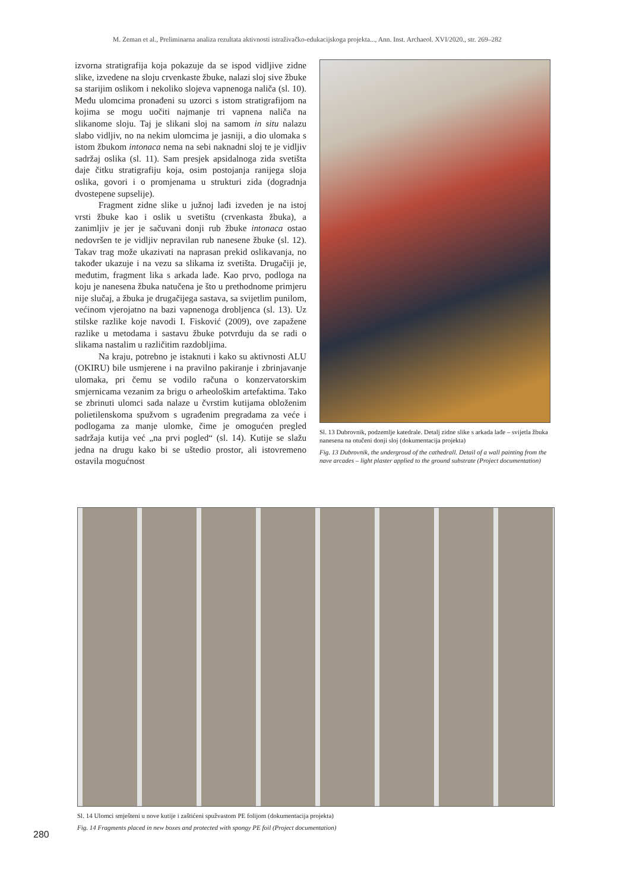M. Zeman et al., Preliminarna analiza rezultata aktivnosti istraživačko-edukacijskoga projekta..., Ann. Inst. Archaeol. XVI/2020., str. 269–282
izvorna stratigrafija koja pokazuje da se ispod vidljive zidne slike, izvedene na sloju crvenkaste žbuke, nalazi sloj sive žbuke sa starijim oslikom i nekoliko slojeva vapnenoga naliča (sl. 10). Među ulomcima pronađeni su uzorci s istom stratigrafijom na kojima se mogu uočiti najmanje tri vapnena naliča na slikanome sloju. Taj je slikani sloj na samom in situ nalazu slabo vidljiv, no na nekim ulomcima je jasniji, a dio ulomaka s istom žbukom intonaca nema na sebi naknadni sloj te je vidljiv sadržaj oslika (sl. 11). Sam presjek apsidalnoga zida svetišta daje čitku stratigrafiju koja, osim postojanja ranijega sloja oslika, govori i o promjenama u strukturi zida (dogradnja dvostepene supselije).
Fragment zidne slike u južnoj lađi izveden je na istoj vrsti žbuke kao i oslik u svetištu (crvenkasta žbuka), a zanimljiv je jer je sačuvani donji rub žbuke intonaca ostao nedovršen te je vidljiv nepravilan rub nanesene žbuke (sl. 12). Takav trag može ukazivati na naprasan prekid oslikavanja, no također ukazuje i na vezu sa slikama iz svetišta. Drugačiji je, međutim, fragment lika s arkada lađe. Kao prvo, podloga na koju je nanesena žbuka natučena je što u prethodnome primjeru nije slučaj, a žbuka je drugačijega sastava, sa svijetlim punilom, većinom vjerojatno na bazi vapnenoga drobljenca (sl. 13). Uz stilske razlike koje navodi I. Fisković (2009), ove zapažene razlike u metodama i sastavu žbuke potvrđuju da se radi o slikama nastalim u različitim razdobljima.
Na kraju, potrebno je istaknuti i kako su aktivnosti ALU (OKIRU) bile usmjerene i na pravilno pakiranje i zbrinjavanje ulomaka, pri čemu se vodilo računa o konzervatorskim smjernicama vezanim za brigu o arheološkim artefaktima. Tako se zbrinuti ulomci sada nalaze u čvrstim kutijama obloženim polietilenskoma spužvom s ugrađenim pregradama za veće i podlogama za manje ulomke, čime je omogućen pregled sadržaja kutija već „na prvi pogled“ (sl. 14). Kutije se slažu jedna na drugu kako bi se uštedio prostor, ali istovremeno ostavila mogućnost
Sl. 13 Dubrovnik, podzemlje katedrale. Detalj zidne slike s arkada lađe – svijetla žbuka nanesena na otučeni donji sloj (dokumentacija projekta)
Fig. 13 Dubrovnik, the undergroud of the cathedrall. Detail of a wall painting from the nave arcades – light plaster applied to the ground substrate (Project documentation)
Sl. 14 Ulomci smješteni u nove kutije i zaštićeni spužvastom PE folijom (dokumentacija projekta)
Fig. 14 Fragments placed in new boxes and protected with spongy PE foil (Project documentation)
280